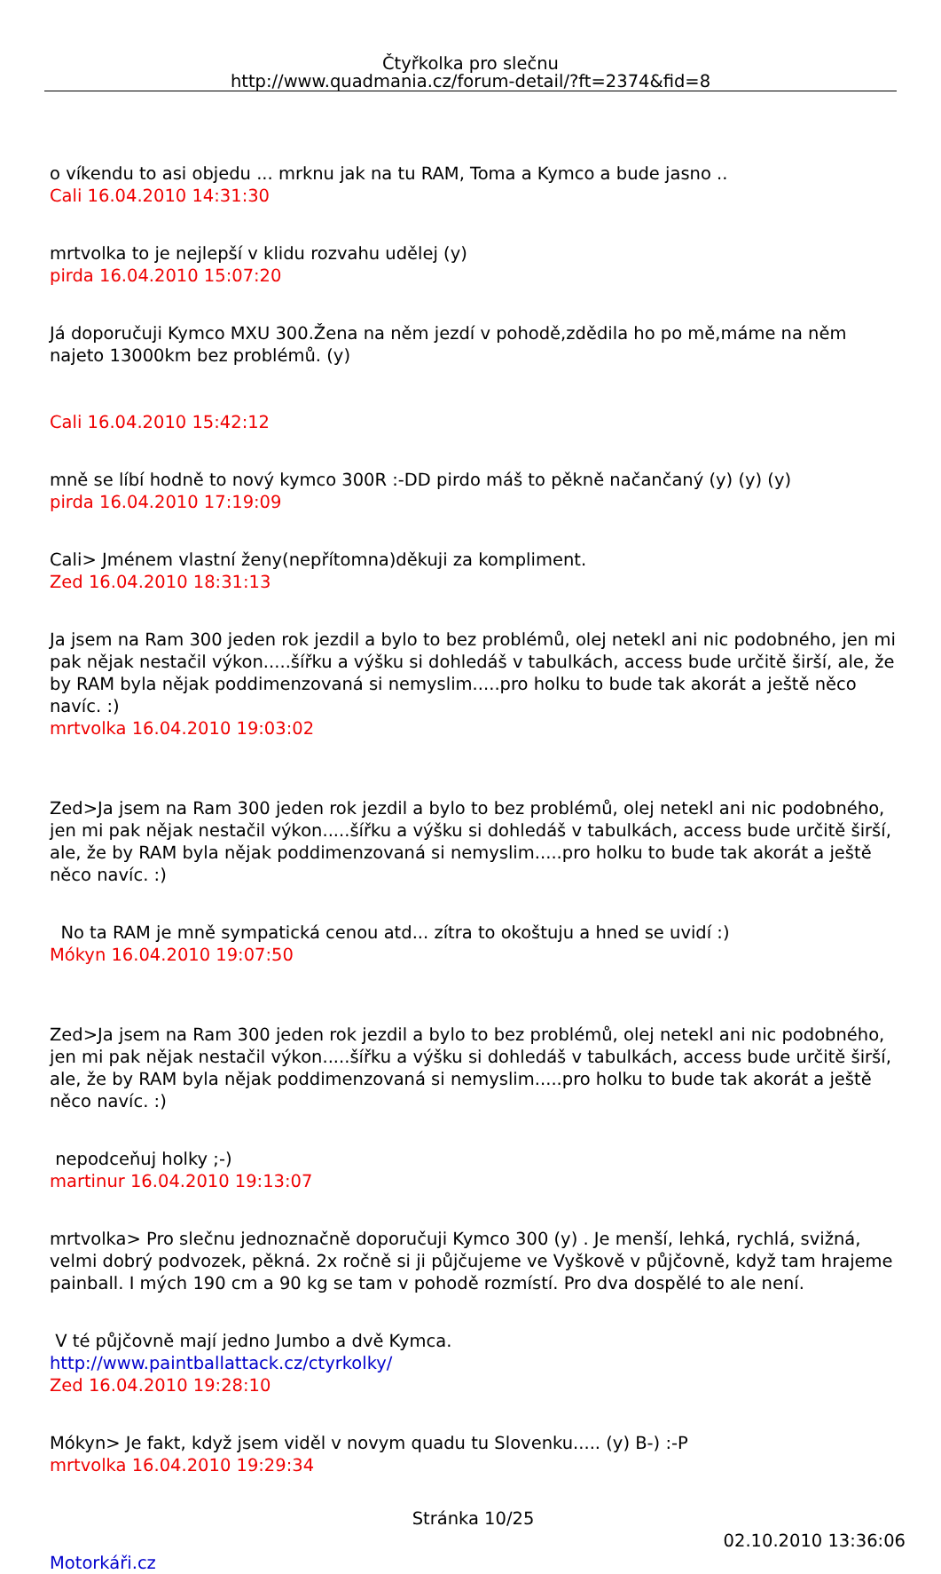Čtyřkolka pro slečnu
http://www.quadmania.cz/forum-detail/?ft=2374&fid=8
o víkendu to asi objedu ... mrknu jak na tu RAM, Toma a Kymco a bude jasno ..
Cali 16.04.2010 14:31:30
mrtvolka to je nejlepší v klidu rozvahu udělej (y)
pirda 16.04.2010 15:07:20
Já doporučuji Kymco MXU 300.Žena na něm jezdí v pohodě,zdědila ho po mě,máme na něm najeto 13000km bez problémů. (y)
Cali 16.04.2010 15:42:12
mně se líbí hodně to nový kymco 300R :-DD pirdo máš to pěkně načančaný (y) (y) (y)
pirda 16.04.2010 17:19:09
Cali> Jménem vlastní ženy(nepřítomna)děkuji za kompliment.
Zed 16.04.2010 18:31:13
Ja jsem na Ram 300 jeden rok jezdil a bylo to bez problémů, olej netekl ani nic podobného, jen mi pak nějak nestačil výkon.....šířku a výšku si dohledáš v tabulkách, access bude určitě širší, ale, že by RAM byla nějak poddimenzovaná si nemyslim.....pro holku to bude tak akorát a ještě něco navíc. :)
mrtvolka 16.04.2010 19:03:02
Zed>Ja jsem na Ram 300 jeden rok jezdil a bylo to bez problémů, olej netekl ani nic podobného, jen mi pak nějak nestačil výkon.....šířku a výšku si dohledáš v tabulkách, access bude určitě širší, ale, že by RAM byla nějak poddimenzovaná si nemyslim.....pro holku to bude tak akorát a ještě něco navíc. :)
No ta RAM je mně sympatická cenou atd... zítra to okoštuju a hned se uvidí :)
Mókyn 16.04.2010 19:07:50
Zed>Ja jsem na Ram 300 jeden rok jezdil a bylo to bez problémů, olej netekl ani nic podobného, jen mi pak nějak nestačil výkon.....šířku a výšku si dohledáš v tabulkách, access bude určitě širší, ale, že by RAM byla nějak poddimenzovaná si nemyslim.....pro holku to bude tak akorát a ještě něco navíc. :)
nepodceňuj holky ;-)
martinur 16.04.2010 19:13:07
mrtvolka> Pro slečnu jednoznačně doporučuji Kymco 300 (y) . Je menší, lehká, rychlá, svižná, velmi dobrý podvozek, pěkná. 2x ročně si ji půjčujeme ve Vyškově v půjčovně, když tam hrajeme painball. I mých 190 cm a 90 kg se tam v pohodě rozmístí. Pro dva dospělé to ale není.
V té půjčovně mají jedno Jumbo a dvě Kymca.
http://www.paintballattack.cz/ctyrkolky/
Zed 16.04.2010 19:28:10
Mókyn> Je fakt, když jsem viděl v novym quadu tu Slovenku..... (y) B-) :-P
mrtvolka 16.04.2010 19:29:34
Stránka 10/25
02.10.2010 13:36:06
Motorkáři.cz